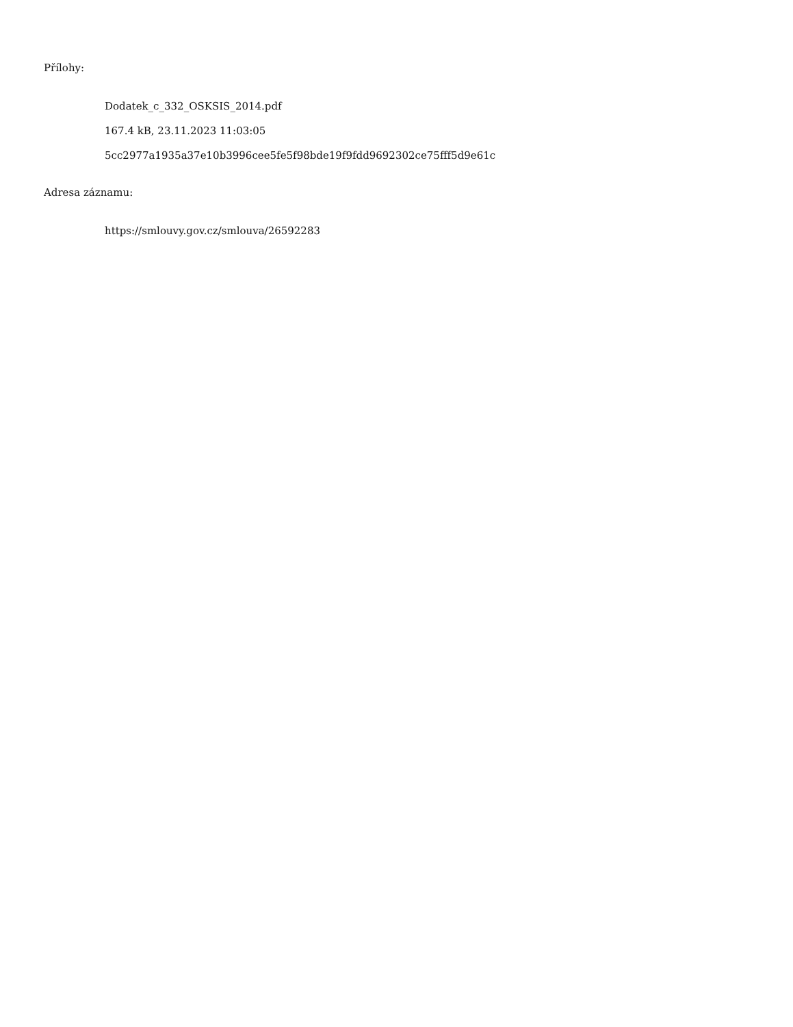Přílohy:
Dodatek_c_332_OSKSIS_2014.pdf
167.4 kB, 23.11.2023 11:03:05
5cc2977a1935a37e10b3996cee5fe5f98bde19f9fdd9692302ce75fff5d9e61c
Adresa záznamu:
https://smlouvy.gov.cz/smlouva/26592283